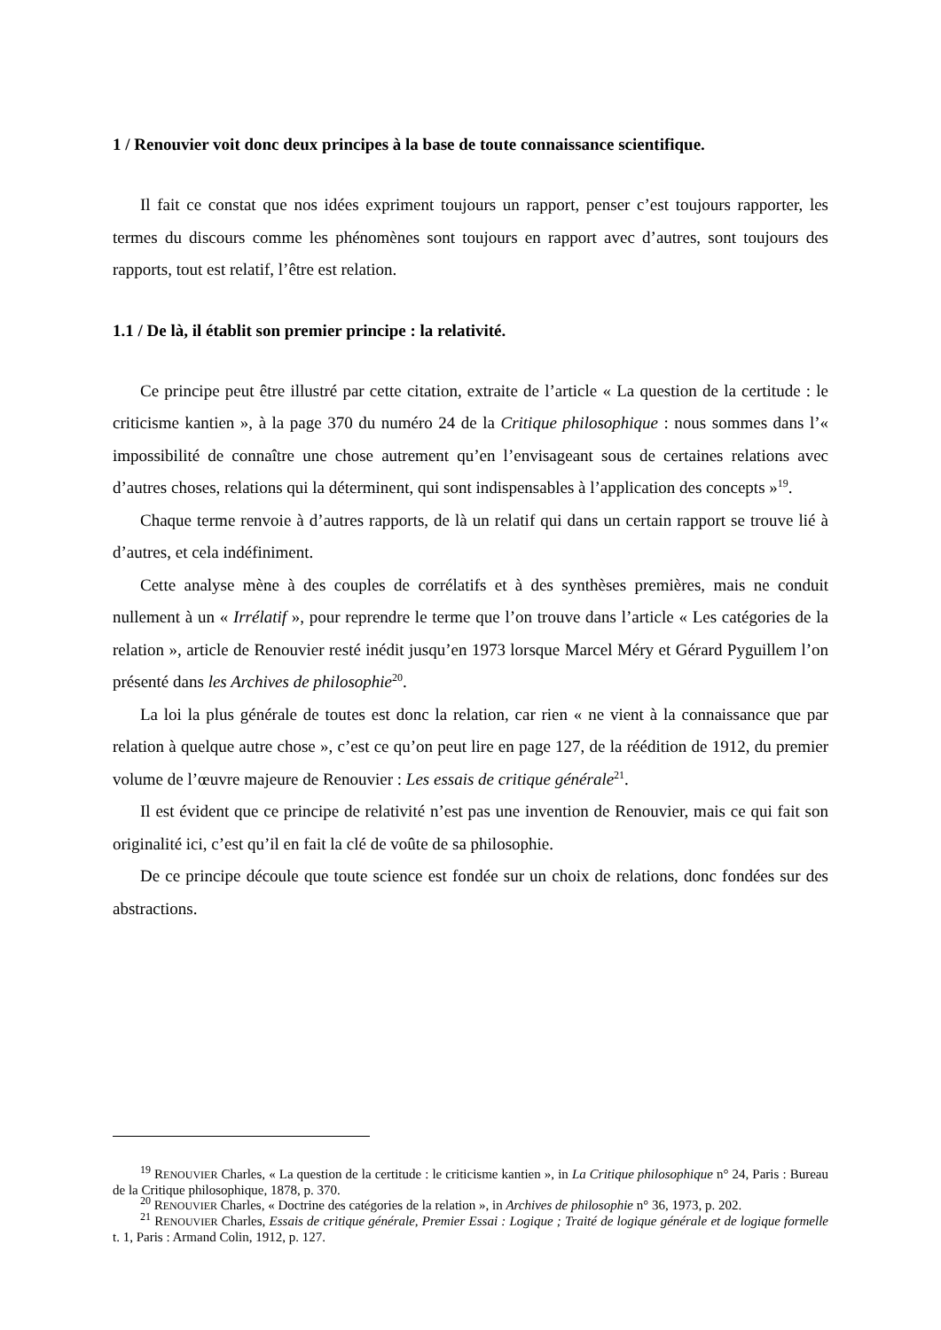1 / Renouvier voit donc deux principes à la base de toute connaissance scientifique.
Il fait ce constat que nos idées expriment toujours un rapport, penser c’est toujours rapporter, les termes du discours comme les phénomènes sont toujours en rapport avec d’autres, sont toujours des rapports, tout est relatif, l’être est relation.
1.1 / De là, il établit son premier principe : la relativité.
Ce principe peut être illustré par cette citation, extraite de l’article « La question de la certitude : le criticisme kantien », à la page 370 du numéro 24 de la Critique philosophique : nous sommes dans l’« impossibilité de connaître une chose autrement qu’en l’envisageant sous de certaines relations avec d’autres choses, relations qui la déterminent, qui sont indispensables à l’application des concepts »<sup>19</sup>.
Chaque terme renvoie à d’autres rapports, de là un relatif qui dans un certain rapport se trouve lié à d’autres, et cela indéfiniment.
Cette analyse mène à des couples de corrélatifs et à des synthèses premières, mais ne conduit nullement à un « Irrélatif », pour reprendre le terme que l’on trouve dans l’article « Les catégories de la relation », article de Renouvier resté inédit jusqu’en 1973 lorsque Marcel Méry et Gérard Pyguillem l’on présenté dans les Archives de philosophie<sup>20</sup>.
La loi la plus générale de toutes est donc la relation, car rien « ne vient à la connaissance que par relation à quelque autre chose », c’est ce qu’on peut lire en page 127, de la réédition de 1912, du premier volume de l’œuvre majeure de Renouvier : Les essais de critique générale<sup>21</sup>.
Il est évident que ce principe de relativité n’est pas une invention de Renouvier, mais ce qui fait son originalité ici, c’est qu’il en fait la clé de voûte de sa philosophie.
De ce principe découle que toute science est fondée sur un choix de relations, donc fondées sur des abstractions.
<sup>19</sup> RENOUVIER Charles, « La question de la certitude : le criticisme kantien », in La Critique philosophique n° 24, Paris : Bureau de la Critique philosophique, 1878, p. 370.
<sup>20</sup> RENOUVIER Charles, « Doctrine des catégories de la relation », in Archives de philosophie n° 36, 1973, p. 202.
<sup>21</sup> RENOUVIER Charles, Essais de critique générale, Premier Essai : Logique ; Traité de logique générale et de logique formelle t. 1, Paris : Armand Colin, 1912, p. 127.